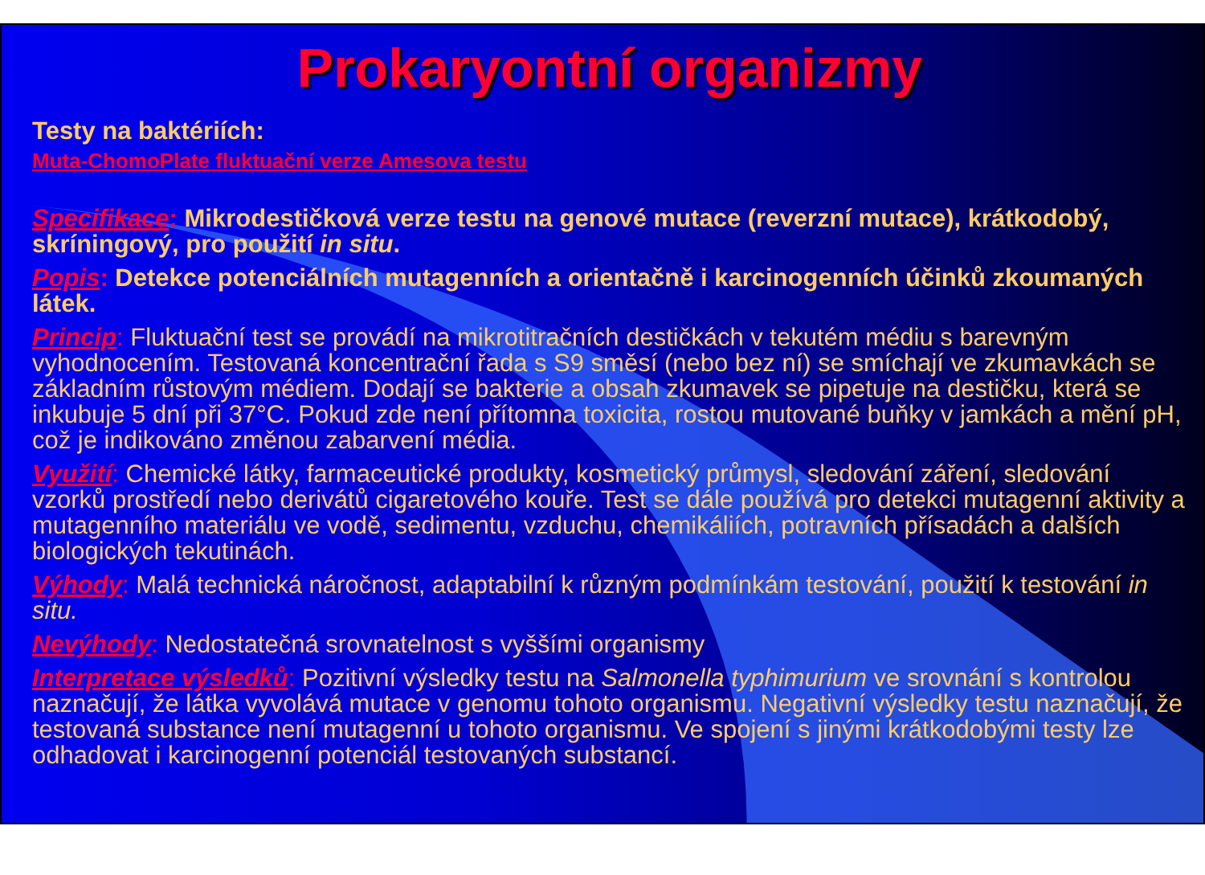Prokaryontní organizmy
Testy na baktériích:
Muta-ChomoPlate fluktuační verze Amesova testu
Specifikace: Mikrodestičková verze testu na genové mutace (reverzní mutace), krátkodobý, skríningový, pro použití in situ.
Popis: Detekce potenciálních mutagenních a orientačně i karcinogenních účinků zkoumaných látek.
Princip: Fluktuační test se provádí na mikrotitračních destičkách v tekutém médiu s barevným vyhodnocením. Testovaná koncentrační řada s S9 směsí (nebo bez ní) se smíchají ve zkumavkách se základním růstovým médiem. Dodají se bakterie a obsah zkumavek se pipetuje na destičku, která se inkubuje 5 dní při 37°C. Pokud zde není přítomna toxicita, rostou mutované buňky v jamkách a mění pH, což je indikováno změnou zabarvení média.
Využití: Chemické látky, farmaceutické produkty, kosmetický průmysl, sledování záření, sledování vzorků prostředí nebo derivátů cigaretového kouře. Test se dále používá pro detekci mutagenní aktivity a mutagenního materiálu ve vodě, sedimentu, vzduchu, chemikáliích, potravních přísadách a dalších biologických tekutinách.
Výhody: Malá technická náročnost, adaptabilní k různým podmínkám testování, použití k testování in situ.
Nevýhody: Nedostatečná srovnatelnost s vyššími organismy
Interpretace výsledků: Pozitivní výsledky testu na Salmonella typhimurium ve srovnání s kontrolou naznačují, že látka vyvolává mutace v genomu tohoto organismu. Negativní výsledky testu naznačují, že testovaná substance není mutagenní u tohoto organismu. Ve spojení s jinými krátkodobými testy lze odhadovat i karcinogenní potenciál testovaných substancí.